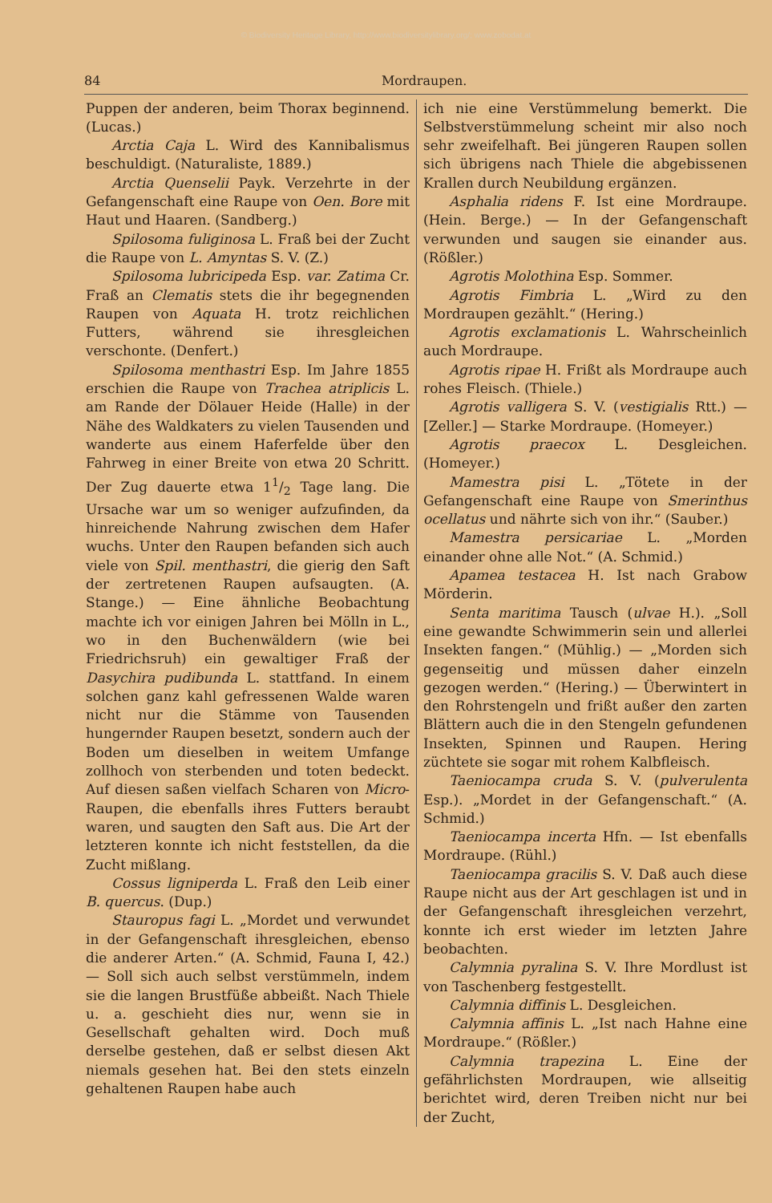© Biodiversity Heritage Library, http://www.biodiversitylibrary.org/; www.zobodat.at
84 Mordraupen.
Puppen der anderen, beim Thorax beginnend. (Lucas.)
Arctia Caja L. Wird des Kannibalismus beschuldigt. (Naturaliste, 1889.)
Arctia Quenselii Payk. Verzehrte in der Gefangenschaft eine Raupe von Oen. Bore mit Haut und Haaren. (Sandberg.)
Spilosoma fuliginosa L. Fraß bei der Zucht die Raupe von L. Amyntas S. V. (Z.)
Spilosoma lubricipeda Esp. var. Zatima Cr. Fraß an Clematis stets die ihr begegnenden Raupen von Aquata H. trotz reichlichen Futters, während sie ihresgleichen verschonte. (Denfert.)
Spilosoma menthastri Esp. Im Jahre 1855 erschien die Raupe von Trachea atriplicis L. am Rande der Dölauer Heide (Halle) in der Nähe des Waldkaters zu vielen Tausenden und wanderte aus einem Haferfelde über den Fahrweg in einer Breite von etwa 20 Schritt. Der Zug dauerte etwa 11/2 Tage lang. Die Ursache war um so weniger aufzufinden, da hinreichende Nahrung zwischen dem Hafer wuchs. Unter den Raupen befanden sich auch viele von Spil. menthastri, die gierig den Saft der zertretenen Raupen aufsaugten. (A. Stange.) — Eine ähnliche Beobachtung machte ich vor einigen Jahren bei Mölln in L., wo in den Buchenwäldern (wie bei Friedrichsruh) ein gewaltiger Fraß der Dasychira pudibunda L. stattfand. In einem solchen ganz kahl gefressenen Walde waren nicht nur die Stämme von Tausenden hungernder Raupen besetzt, sondern auch der Boden um dieselben in weitem Umfange zollhoch von sterbenden und toten bedeckt. Auf diesen saßen vielfach Scharen von Micro-Raupen, die ebenfalls ihres Futters beraubt waren, und saugten den Saft aus. Die Art der letzteren konnte ich nicht feststellen, da die Zucht mißlang.
Cossus ligniperda L. Fraß den Leib einer B. quercus. (Dup.)
Stauropus fagi L. „Mordet und verwundet in der Gefangenschaft ihresgleichen, ebenso die anderer Arten.“ (A. Schmid, Fauna I, 42.) — Soll sich auch selbst verstümmeln, indem sie die langen Brustfüße abbeißt. Nach Thiele u. a. geschieht dies nur, wenn sie in Gesellschaft gehalten wird. Doch muß derselbe gestehen, daß er selbst diesen Akt niemals gesehen hat. Bei den stets einzeln gehaltenen Raupen habe auch
ich nie eine Verstümmelung bemerkt. Die Selbstverstümmelung scheint mir also noch sehr zweifelhaft. Bei jüngeren Raupen sollen sich übrigens nach Thiele die abgebissenen Krallen durch Neubildung ergänzen.
Asphalia ridens F. Ist eine Mordraupe. (Hein. Berge.) — In der Gefangenschaft verwunden und saugen sie einander aus. (Rößler.)
Agrotis Molothina Esp. Sommer.
Agrotis Fimbria L. „Wird zu den Mordraupen gezählt.“ (Hering.)
Agrotis exclamationis L. Wahrscheinlich auch Mordraupe.
Agrotis ripae H. Frißt als Mordraupe auch rohes Fleisch. (Thiele.)
Agrotis valligera S. V. (vestigialis Rtt.) — [Zeller.] — Starke Mordraupe. (Homeyer.)
Agrotis praecox L. Desgleichen. (Homeyer.)
Mamestra pisi L. „Tötete in der Gefangenschaft eine Raupe von Smerinthus ocellatus und nährte sich von ihr.“ (Sauber.)
Mamestra persicariae L. „Morden einander ohne alle Not.“ (A. Schmid.)
Apamea testacea H. Ist nach Grabow Mörderin.
Senta maritima Tausch (ulvae H.). „Soll eine gewandte Schwimmerin sein und allerlei Insekten fangen.“ (Mühlig.) — „Morden sich gegenseitig und müssen daher einzeln gezogen werden.“ (Hering.) — Überwintert in den Rohrstengeln und frißt außer den zarten Blättern auch die in den Stengeln gefundenen Insekten, Spinnen und Raupen. Hering züchtete sie sogar mit rohem Kalbfleisch.
Taeniocampa cruda S. V. (pulverulenta Esp.). „Mordet in der Gefangenschaft.“ (A. Schmid.)
Taeniocampa incerta Hfn. — Ist ebenfalls Mordraupe. (Rühl.)
Taeniocampa gracilis S. V. Daß auch diese Raupe nicht aus der Art geschlagen ist und in der Gefangenschaft ihresgleichen verzehrt, konnte ich erst wieder im letzten Jahre beobachten.
Calymnia pyralina S. V. Ihre Mordlust ist von Taschenberg festgestellt.
Calymnia diffinis L. Desgleichen.
Calymnia affinis L. „Ist nach Hahne eine Mordraupe.“ (Rößler.)
Calymnia trapezina L. Eine der gefährlichsten Mordraupen, wie allseitig berichtet wird, deren Treiben nicht nur bei der Zucht,